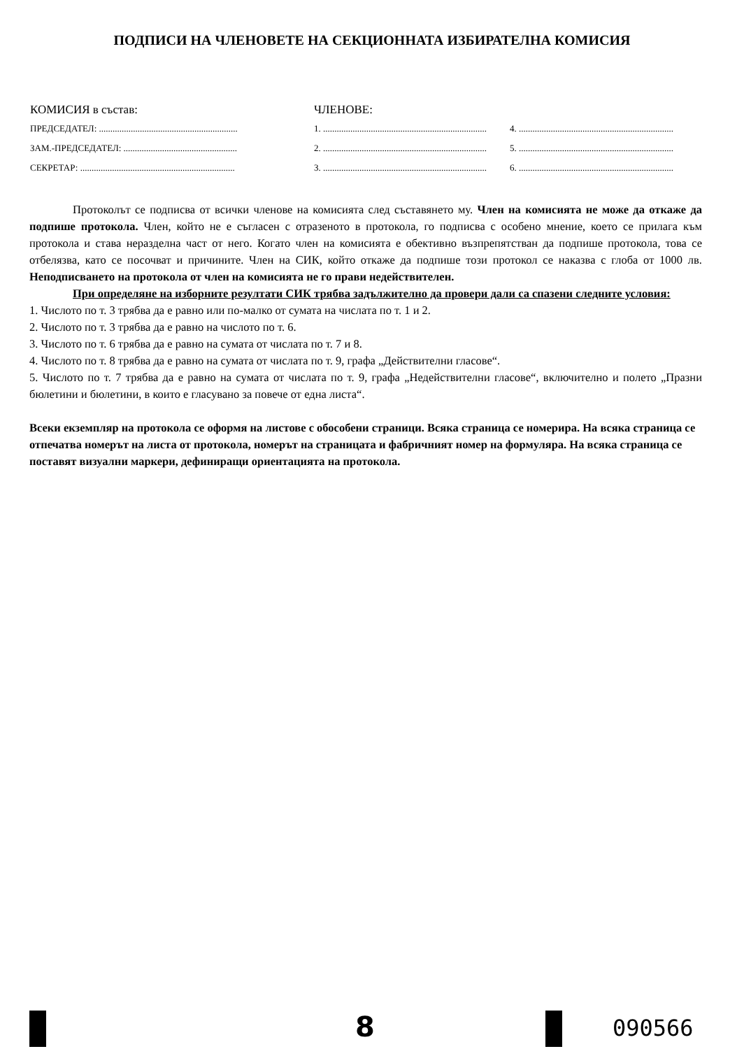ПОДПИСИ НА ЧЛЕНОВЕТЕ НА СЕКЦИОННАТА ИЗБИРАТЕЛНА КОМИСИЯ
КОМИСИЯ в състав:
ПРЕДСЕДАТЕЛ: .............................................................
ЗАМ.-ПРЕДСЕДАТЕЛ: ..................................................
СЕКРЕТАР: ....................................................................
ЧЛЕНОВЕ:
1. ........................................................................
2. ........................................................................
3. ........................................................................
4. ....................................................................
5. ....................................................................
6. ....................................................................
Протоколът се подписва от всички членове на комисията след съставянето му. Член на комисията не може да откаже да подпише протокола. Член, който не е съгласен с отразеното в протокола, го подписва с особено мнение, което се прилага към протокола и става неразделна част от него. Когато член на комисията е обективно възпрепятстван да подпише протокола, това се отбелязва, като се посочват и причините. Член на СИК, който откаже да подпише този протокол се наказва с глоба от 1000 лв. Неподписването на протокола от член на комисията не го прави недействителен.
При определяне на изборните резултати СИК трябва задължително да провери дали са спазени следните условия:
1. Числото по т. 3 трябва да е равно или по-малко от сумата на числата по т. 1 и 2.
2. Числото по т. 3 трябва да е равно на числото по т. 6.
3. Числото по т. 6 трябва да е равно на сумата от числата по т. 7 и 8.
4. Числото по т. 8 трябва да е равно на сумата от числата по т. 9, графа „Действителни гласове“.
5. Числото по т. 7 трябва да е равно на сумата от числата по т. 9, графа „Недействителни гласове“, включително и полето „Празни бюлетини и бюлетини, в които е гласувано за повече от една листа“.
Всеки екземпляр на протокола се оформя на листове с обособени страници. Всяка страница се номерира. На всяка страница се отпечатва номерът на листа от протокола, номерът на страницата и фабричният номер на формуляра. На всяка страница се поставят визуални маркери, дефиниращи ориентацията на протокола.
8 090566